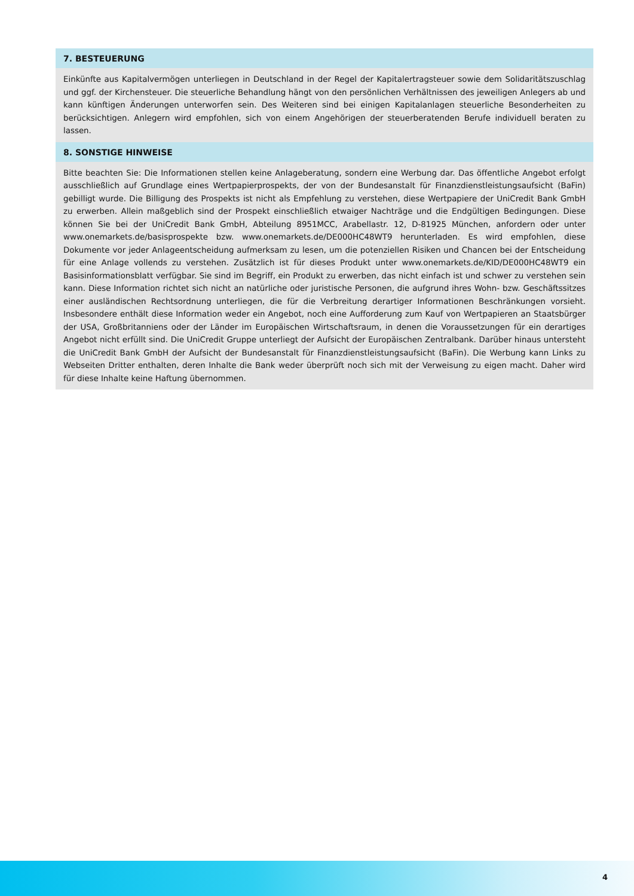7. BESTEUERUNG
Einkünfte aus Kapitalvermögen unterliegen in Deutschland in der Regel der Kapitalertragsteuer sowie dem Solidaritätszuschlag und ggf. der Kirchensteuer. Die steuerliche Behandlung hängt von den persönlichen Verhältnissen des jeweiligen Anlegers ab und kann künftigen Änderungen unterworfen sein. Des Weiteren sind bei einigen Kapitalanlagen steuerliche Besonderheiten zu berücksichtigen. Anlegern wird empfohlen, sich von einem Angehörigen der steuerberatenden Berufe individuell beraten zu lassen.
8. SONSTIGE HINWEISE
Bitte beachten Sie: Die Informationen stellen keine Anlageberatung, sondern eine Werbung dar. Das öffentliche Angebot erfolgt ausschließlich auf Grundlage eines Wertpapierprospekts, der von der Bundesanstalt für Finanzdienstleistungsaufsicht (BaFin) gebilligt wurde. Die Billigung des Prospekts ist nicht als Empfehlung zu verstehen, diese Wertpapiere der UniCredit Bank GmbH zu erwerben. Allein maßgeblich sind der Prospekt einschließlich etwaiger Nachträge und die Endgültigen Bedingungen. Diese können Sie bei der UniCredit Bank GmbH, Abteilung 8951MCC, Arabellastr. 12, D-81925 München, anfordern oder unter www.onemarkets.de/basisprospekte bzw. www.onemarkets.de/DE000HC48WT9 herunterladen. Es wird empfohlen, diese Dokumente vor jeder Anlageentscheidung aufmerksam zu lesen, um die potenziellen Risiken und Chancen bei der Entscheidung für eine Anlage vollends zu verstehen. Zusätzlich ist für dieses Produkt unter www.onemarkets.de/KID/DE000HC48WT9 ein Basisinformationsblatt verfügbar. Sie sind im Begriff, ein Produkt zu erwerben, das nicht einfach ist und schwer zu verstehen sein kann. Diese Information richtet sich nicht an natürliche oder juristische Personen, die aufgrund ihres Wohn- bzw. Geschäftssitzes einer ausländischen Rechtsordnung unterliegen, die für die Verbreitung derartiger Informationen Beschränkungen vorsieht. Insbesondere enthält diese Information weder ein Angebot, noch eine Aufforderung zum Kauf von Wertpapieren an Staatsbürger der USA, Großbritanniens oder der Länder im Europäischen Wirtschaftsraum, in denen die Voraussetzungen für ein derartiges Angebot nicht erfüllt sind. Die UniCredit Gruppe unterliegt der Aufsicht der Europäischen Zentralbank. Darüber hinaus untersteht die UniCredit Bank GmbH der Aufsicht der Bundesanstalt für Finanzdienstleistungsaufsicht (BaFin). Die Werbung kann Links zu Webseiten Dritter enthalten, deren Inhalte die Bank weder überprüft noch sich mit der Verweisung zu eigen macht. Daher wird für diese Inhalte keine Haftung übernommen.
4